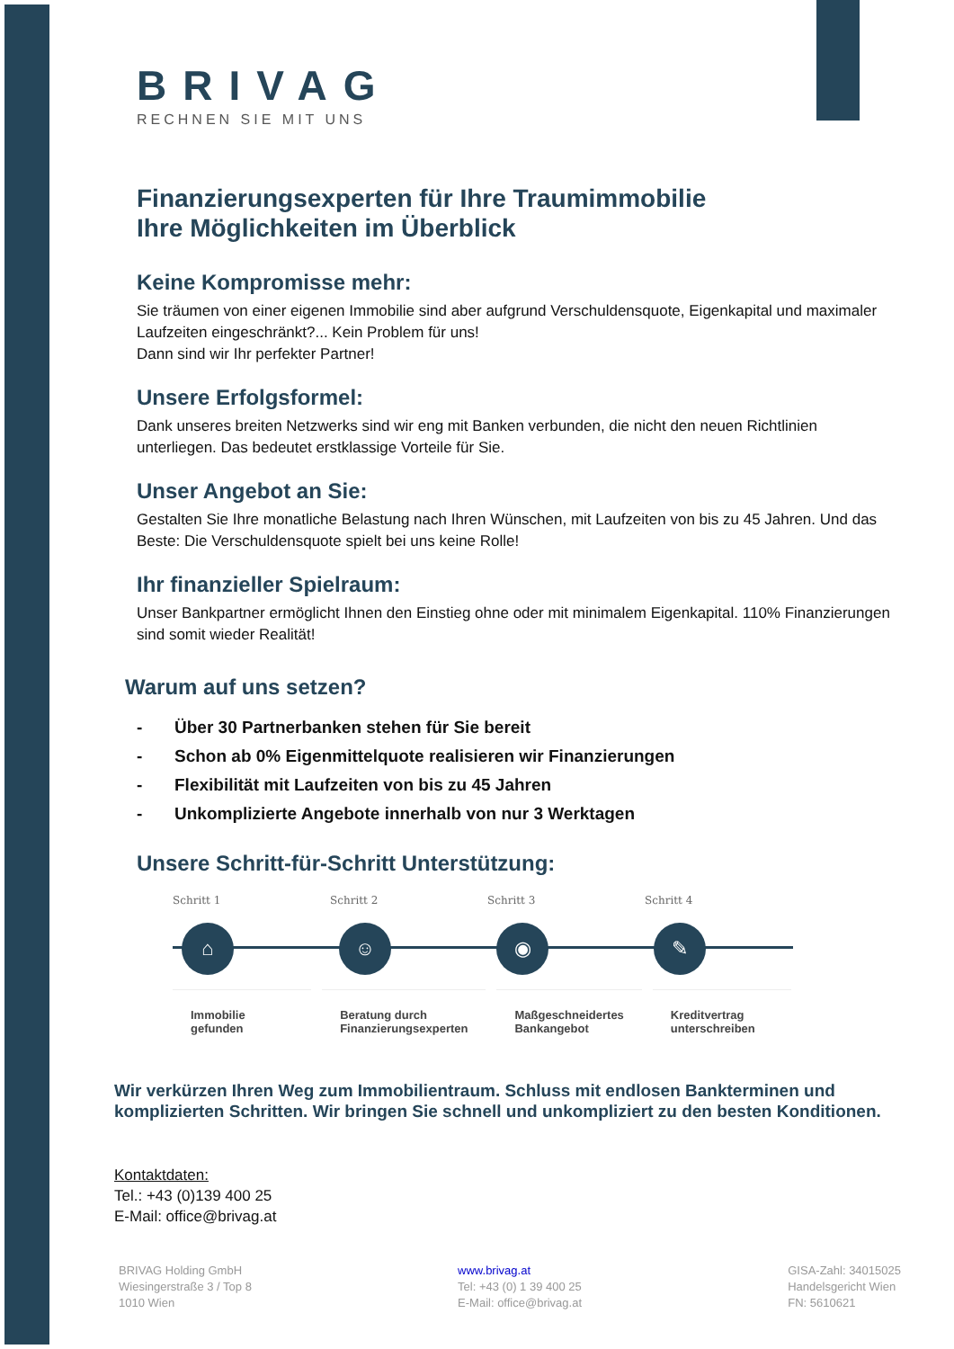BRIVAG
RECHNEN SIE MIT UNS
Finanzierungsexperten für Ihre Traumimmobilie
Ihre Möglichkeiten im Überblick
Keine Kompromisse mehr:
Sie träumen von einer eigenen Immobilie sind aber aufgrund Verschuldensquote, Eigenkapital und maximaler Laufzeiten eingeschränkt?... Kein Problem für uns!
Dann sind wir Ihr perfekter Partner!
Unsere Erfolgsformel:
Dank unseres breiten Netzwerks sind wir eng mit Banken verbunden, die nicht den neuen Richtlinien unterliegen. Das bedeutet erstklassige Vorteile für Sie.
Unser Angebot an Sie:
Gestalten Sie Ihre monatliche Belastung nach Ihren Wünschen, mit Laufzeiten von bis zu 45 Jahren. Und das Beste: Die Verschuldensquote spielt bei uns keine Rolle!
Ihr finanzieller Spielraum:
Unser Bankpartner ermöglicht Ihnen den Einstieg ohne oder mit minimalem Eigenkapital. 110% Finanzierungen sind somit wieder Realität!
Warum auf uns setzen?
- Über 30 Partnerbanken stehen für Sie bereit
- Schon ab 0% Eigenmittelquote realisieren wir Finanzierungen
- Flexibilität mit Laufzeiten von bis zu 45 Jahren
- Unkomplizierte Angebote innerhalb von nur 3 Werktagen
Unsere Schritt-für-Schritt Unterstützung:
Schritt 1
⌂
Schritt 2
☺
Schritt 3
◉
Schritt 4
✎
Immobilie
gefunden
Beratung durch
Finanzierungsexperten
Maßgeschneidertes
Bankangebot
Kreditvertrag
unterschreiben
Wir verkürzen Ihren Weg zum Immobilientraum. Schluss mit endlosen Bankterminen und komplizierten Schritten. Wir bringen Sie schnell und unkompliziert zu den besten Konditionen.
Kontaktdaten:
Tel.: +43 (0)139 400 25
E-Mail: office@brivag.at
BRIVAG Holding GmbH
Wiesingerstraße 3 / Top 8
1010 Wien
www.brivag.at
Tel: +43 (0) 1 39 400 25
E-Mail: office@brivag.at
GISA-Zahl: 34015025
Handelsgericht Wien
FN: 5610621